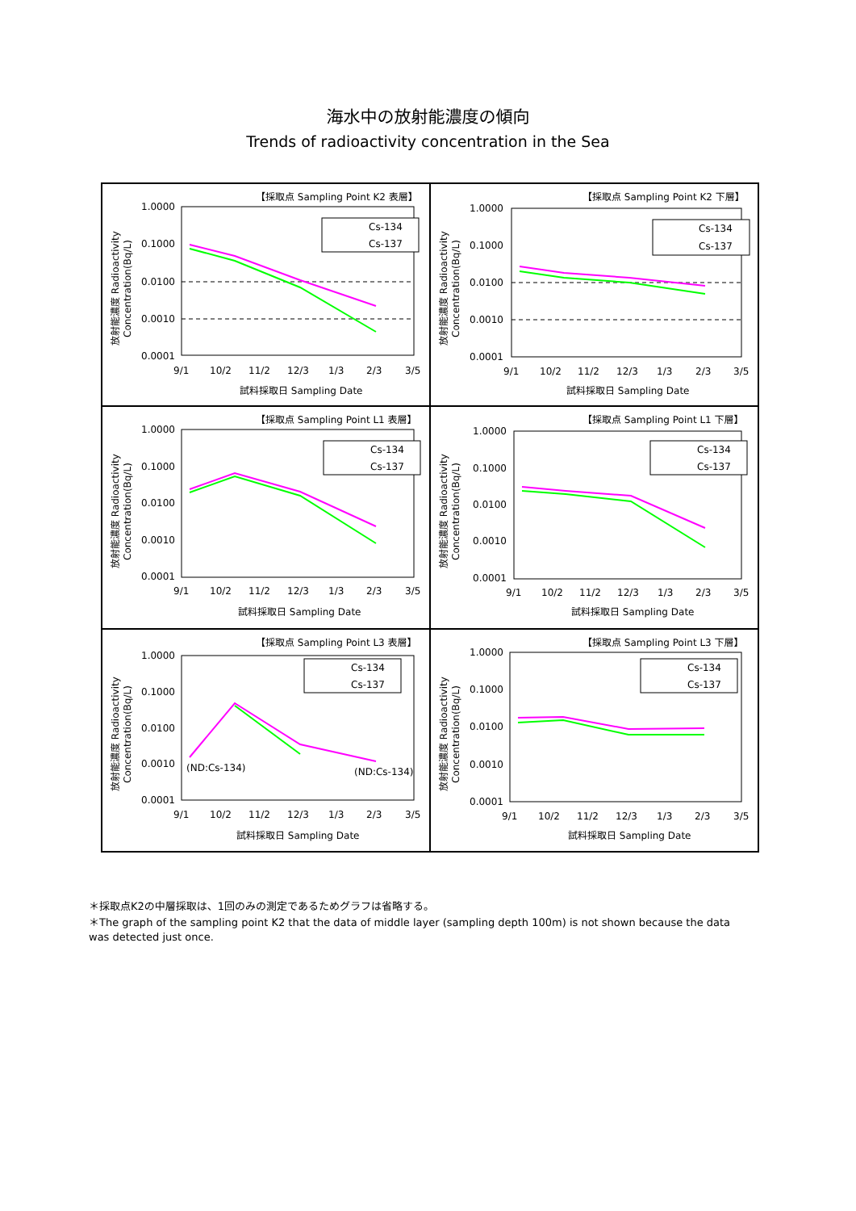海水中の放射能濃度の傾向
Trends of radioactivity concentration in the Sea
【採取点 Sampling Point K2 表層】
放射能濃度 Radioactivity
Concentration(Bq/L)
1.0000
0.1000
0.0100
0.0010
0.0001
Cs-134
Cs-137
9/1
10/2
11/2
12/3
1/3
2/3
3/5
試料採取日 Sampling Date
【採取点 Sampling Point K2 下層】
放射能濃度 Radioactivity
Concentration(Bq/L)
1.0000
0.1000
0.0100
0.0010
0.0001
Cs-134
Cs-137
9/1
10/2
11/2
12/3
1/3
2/3
3/5
試料採取日 Sampling Date
【採取点 Sampling Point L1 表層】
放射能濃度 Radioactivity
Concentration(Bq/L)
1.0000
0.1000
0.0100
0.0010
0.0001
Cs-134
Cs-137
9/1
10/2
11/2
12/3
1/3
2/3
3/5
試料採取日 Sampling Date
【採取点 Sampling Point L1 下層】
放射能濃度 Radioactivity
Concentration(Bq/L)
1.0000
0.1000
0.0100
0.0010
0.0001
Cs-134
Cs-137
9/1
10/2
11/2
12/3
1/3
2/3
3/5
試料採取日 Sampling Date
【採取点 Sampling Point L3 表層】
放射能濃度 Radioactivity
Concentration(Bq/L)
1.0000
0.1000
0.0100
0.0010
0.0001
(ND:Cs-134)
(ND:Cs-134)
Cs-134
Cs-137
9/1
10/2
11/2
12/3
1/3
2/3
3/5
試料採取日 Sampling Date
【採取点 Sampling Point L3 下層】
放射能濃度 Radioactivity
Concentration(Bq/L)
1.0000
0.1000
0.0100
0.0010
0.0001
Cs-134
Cs-137
9/1
10/2
11/2
12/3
1/3
2/3
3/5
試料採取日 Sampling Date
＊採取点K2の中層採取は、1回のみの測定であるためグラフは省略する。
＊The graph of the sampling point K2 that the data of middle layer (sampling depth 100m) is not shown because the data was detected just once.